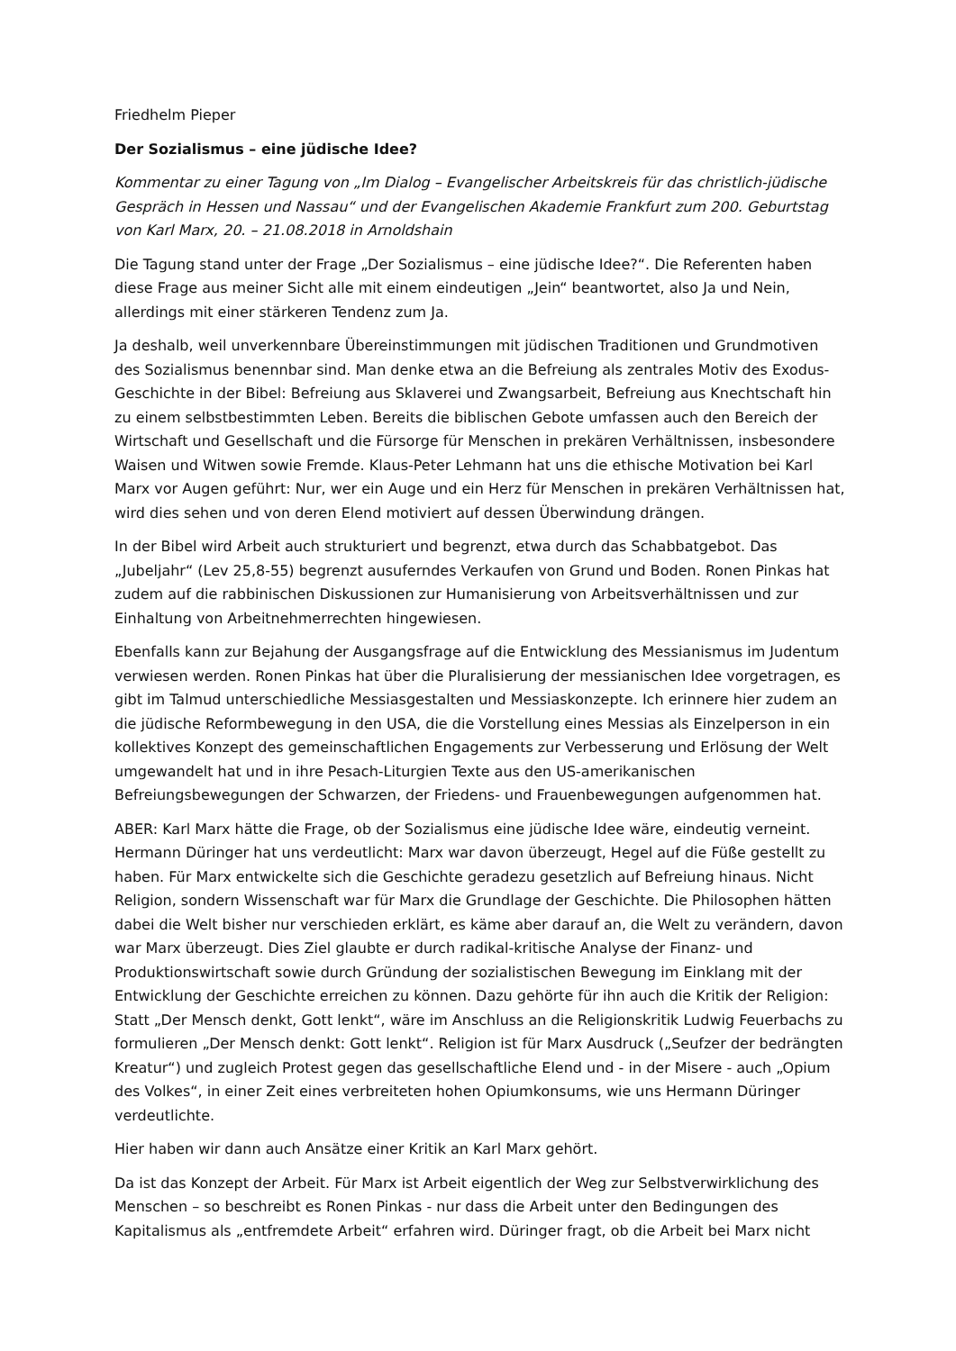Friedhelm Pieper
Der Sozialismus – eine jüdische Idee?
Kommentar zu einer Tagung von „Im Dialog – Evangelischer Arbeitskreis für das christlich-jüdische Gespräch in Hessen und Nassau“ und der Evangelischen Akademie Frankfurt zum 200. Geburtstag von Karl Marx, 20. – 21.08.2018 in Arnoldshain
Die Tagung stand unter der Frage „Der Sozialismus – eine jüdische Idee?“. Die Referenten haben diese Frage aus meiner Sicht alle mit einem eindeutigen „Jein“ beantwortet, also Ja und Nein, allerdings mit einer stärkeren Tendenz zum Ja.
Ja deshalb, weil unverkennbare Übereinstimmungen mit jüdischen Traditionen und Grundmotiven des Sozialismus benennbar sind. Man denke etwa an die Befreiung als zentrales Motiv des Exodus-Geschichte in der Bibel: Befreiung aus Sklaverei und Zwangsarbeit, Befreiung aus Knechtschaft hin zu einem selbstbestimmten Leben. Bereits die biblischen Gebote umfassen auch den Bereich der Wirtschaft und Gesellschaft und die Fürsorge für Menschen in prekären Verhältnissen, insbesondere Waisen und Witwen sowie Fremde. Klaus-Peter Lehmann hat uns die ethische Motivation bei Karl Marx vor Augen geführt: Nur, wer ein Auge und ein Herz für Menschen in prekären Verhältnissen hat, wird dies sehen und von deren Elend motiviert auf dessen Überwindung drängen.
In der Bibel wird Arbeit auch strukturiert und begrenzt, etwa durch das Schabbatgebot. Das „Jubeljahr“ (Lev 25,8-55) begrenzt ausuferndes Verkaufen von Grund und Boden. Ronen Pinkas hat zudem auf die rabbinischen Diskussionen zur Humanisierung von Arbeitsverhältnissen und zur Einhaltung von Arbeitnehmerrechten hingewiesen.
Ebenfalls kann zur Bejahung der Ausgangsfrage auf die Entwicklung des Messianismus im Judentum verwiesen werden. Ronen Pinkas hat über die Pluralisierung der messianischen Idee vorgetragen, es gibt im Talmud unterschiedliche Messiasgestalten und Messiaskonzepte. Ich erinnere hier zudem an die jüdische Reformbewegung in den USA, die die Vorstellung eines Messias als Einzelperson in ein kollektives Konzept des gemeinschaftlichen Engagements zur Verbesserung und Erlösung der Welt umgewandelt hat und in ihre Pesach-Liturgien Texte aus den US-amerikanischen Befreiungsbewegungen der Schwarzen, der Friedens- und Frauenbewegungen aufgenommen hat.
ABER: Karl Marx hätte die Frage, ob der Sozialismus eine jüdische Idee wäre, eindeutig verneint. Hermann Düringer hat uns verdeutlicht: Marx war davon überzeugt, Hegel auf die Füße gestellt zu haben. Für Marx entwickelte sich die Geschichte geradezu gesetzlich auf Befreiung hinaus. Nicht Religion, sondern Wissenschaft war für Marx die Grundlage der Geschichte. Die Philosophen hätten dabei die Welt bisher nur verschieden erklärt, es käme aber darauf an, die Welt zu verändern, davon war Marx überzeugt. Dies Ziel glaubte er durch radikal-kritische Analyse der Finanz- und Produktionswirtschaft sowie durch Gründung der sozialistischen Bewegung im Einklang mit der Entwicklung der Geschichte erreichen zu können. Dazu gehörte für ihn auch die Kritik der Religion: Statt „Der Mensch denkt, Gott lenkt“, wäre im Anschluss an die Religionskritik Ludwig Feuerbachs zu formulieren „Der Mensch denkt: Gott lenkt“. Religion ist für Marx Ausdruck („Seufzer der bedrängten Kreatur“) und zugleich Protest gegen das gesellschaftliche Elend und - in der Misere - auch „Opium des Volkes“, in einer Zeit eines verbreiteten hohen Opiumkonsums, wie uns Hermann Düringer verdeutlichte.
Hier haben wir dann auch Ansätze einer Kritik an Karl Marx gehört.
Da ist das Konzept der Arbeit. Für Marx ist Arbeit eigentlich der Weg zur Selbstverwirklichung des Menschen – so beschreibt es Ronen Pinkas - nur dass die Arbeit unter den Bedingungen des Kapitalismus als „entfremdete Arbeit“ erfahren wird. Düringer fragt, ob die Arbeit bei Marx nicht